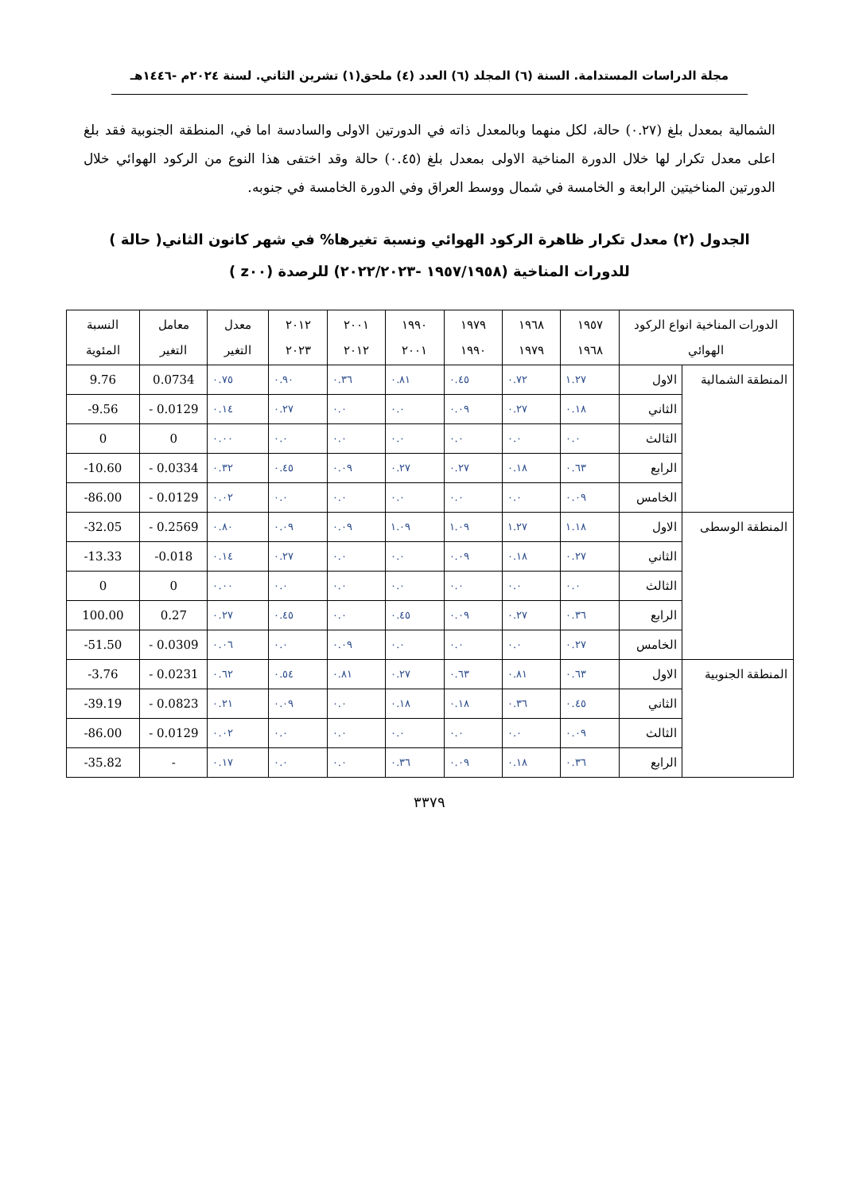مجلة الدراسات المستدامة. السنة (٦) المجلد (٦) العدد (٤) ملحق(١) تشرين الثاني. لسنة ٢٠٢٤م -١٤٤٦هـ
الشمالية بمعدل بلغ (٠.٢٧) حالة، لكل منهما وبالمعدل ذاته في الدورتين الاولى والسادسة اما في، المنطقة الجنوبية فقد بلغ اعلى معدل تكرار لها خلال الدورة المناخية الاولى بمعدل بلغ (٠.٤٥) حالة وقد اختفى هذا النوع من الركود الهوائي خلال الدورتين المناخيتين الرابعة و الخامسة في شمال ووسط العراق وفي الدورة الخامسة في جنوبه.
الجدول (٢) معدل تكرار ظاهرة الركود الهوائي ونسبة تغيرها% في شهر كانون الثاني( حالة ) للدورات المناخية (١٩٥٧/١٩٥٨ -٢٠٢٢/٢٠٢٣) للرصدة (z٠٠ )
| الدورات المناخية انواع الركود الهوائي | | ١٩٥٧ ١٩٦٨ | ١٩٦٨ ١٩٧٩ | ١٩٧٩ ١٩٩٠ | ١٩٩٠ ٢٠٠١ | ٢٠٠١ ٢٠١٢ | ٢٠١٢ ٢٠٢٣ | معدل التغير | معامل التغير | النسبة المئوية |
| --- | --- | --- | --- | --- | --- | --- | --- | --- | --- | --- |
| المنطقة الشمالية | الاول | ١.٢٧ | ٠.٧٢ | ٠.٤٥ | ٠.٨١ | ٠.٣٦ | ٠.٩٠ | ٠.٧٥ | 0.0734 | 9.76 |
| | الثاني | ٠.١٨ | ٠.٢٧ | ٠.٠٩ | ٠.٠ | ٠.٠ | ٠.٢٧ | ٠.١٤ | - 0.0129 | -9.56 |
| | الثالث | ٠.٠ | ٠.٠ | ٠.٠ | ٠.٠ | ٠.٠ | ٠.٠ | ٠.٠٠ | 0 | 0 |
| | الرابع | ٠.٦٣ | ٠.١٨ | ٠.٢٧ | ٠.٢٧ | ٠.٠٩ | ٠.٤٥ | ٠.٣٢ | - 0.0334 | -10.60 |
| | الخامس | ٠.٠٩ | ٠.٠ | ٠.٠ | ٠.٠ | ٠.٠ | ٠.٠ | ٠.٠٢ | - 0.0129 | -86.00 |
| المنطقة الوسطى | الاول | ١.١٨ | ١.٢٧ | ١.٠٩ | ١.٠٩ | ٠.٠٩ | ٠.٠٩ | ٠.٨٠ | - 0.2569 | -32.05 |
| | الثاني | ٠.٢٧ | ٠.١٨ | ٠.٠٩ | ٠.٠ | ٠.٠ | ٠.٢٧ | ٠.١٤ | -0.018 | -13.33 |
| | الثالث | ٠.٠ | ٠.٠ | ٠.٠ | ٠.٠ | ٠.٠ | ٠.٠ | ٠.٠٠ | 0 | 0 |
| | الرابع | ٠.٣٦ | ٠.٢٧ | ٠.٠٩ | ٠.٤٥ | ٠.٠ | ٠.٤٥ | ٠.٢٧ | 0.27 | 100.00 |
| | الخامس | ٠.٢٧ | ٠.٠ | ٠.٠ | ٠.٠ | ٠.٠٩ | ٠.٠ | ٠.٠٦ | - 0.0309 | -51.50 |
| المنطقة الجنوبية | الاول | ٠.٦٣ | ٠.٨١ | ٠.٦٣ | ٠.٢٧ | ٠.٨١ | ٠.٥٤ | ٠.٦٢ | - 0.0231 | -3.76 |
| | الثاني | ٠.٤٥ | ٠.٣٦ | ٠.١٨ | ٠.١٨ | ٠.٠ | ٠.٠٩ | ٠.٢١ | - 0.0823 | -39.19 |
| | الثالث | ٠.٠٩ | ٠.٠ | ٠.٠ | ٠.٠ | ٠.٠ | ٠.٠ | ٠.٠٢ | - 0.0129 | -86.00 |
| | الرابع | ٠.٣٦ | ٠.١٨ | ٠.٠٩ | ٠.٣٦ | ٠.٠ | ٠.٠ | ٠.١٧ | - | -35.82 |
٣٣٧٩